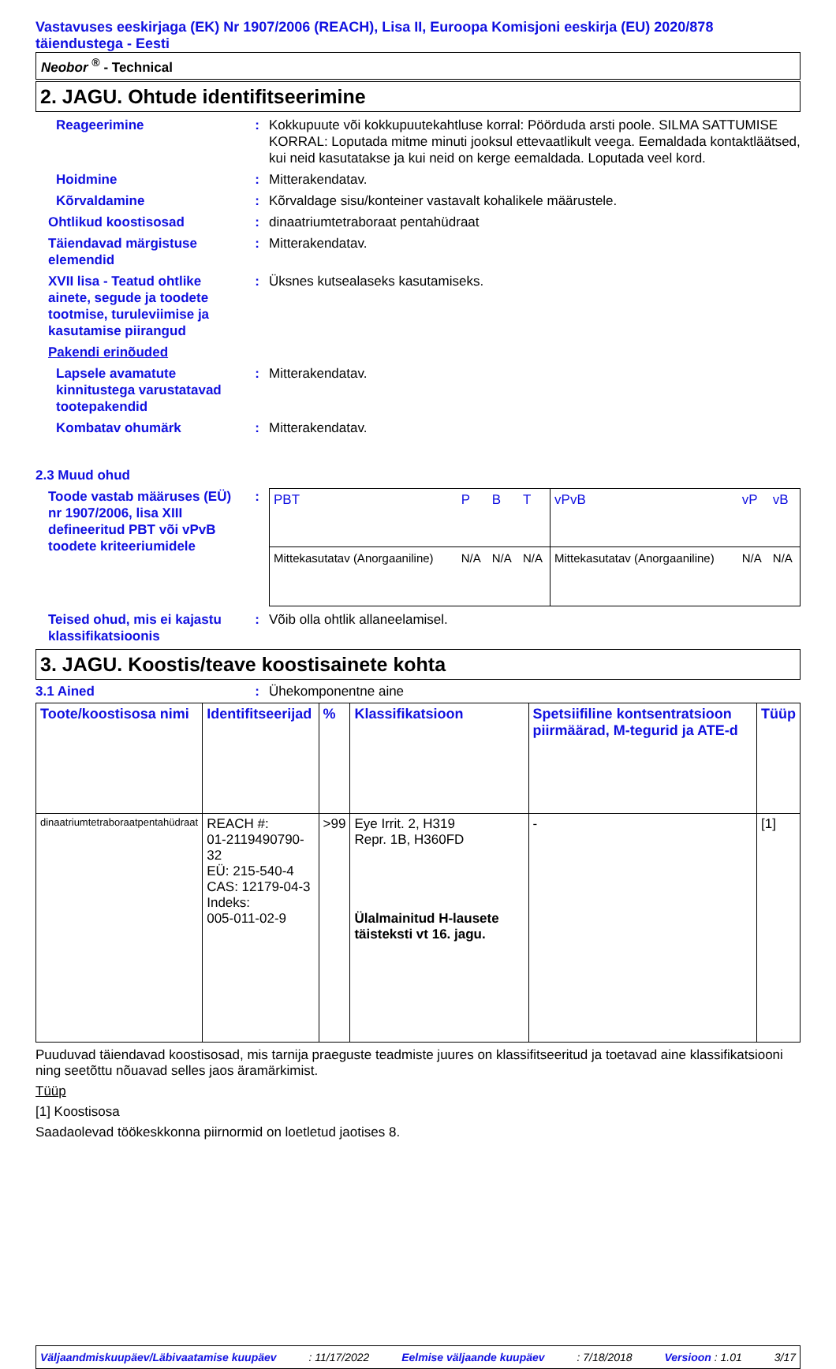Vastavuses eeskirjaga (EK) Nr 1907/2006 (REACH), Lisa II, Euroopa Komisjoni eeskirja (EU) 2020/878 täiendustega - Eesti
Neobor <sup>®</sup> - Technical
2. JAGU. Ohtude identifitseerimine
Reageerimine : Kokkupuute või kokkupuutekahtluse korral: Pöörduda arsti poole. SILMA SATTUMISE KORRAL: Loputada mitme minuti jooksul ettevaatlikult veega. Eemaldada kontaktläätsed, kui neid kasutatakse ja kui neid on kerge eemaldada. Loputada veel kord.
Hoidmine : Mitterakendatav.
Kõrvaldamine : Kõrvaldage sisu/konteiner vastavalt kohalikele määrustele.
Ohtlikud koostisosad : dinaatriumtetraboraat pentahüdraat
Täiendavad märgistuse elemendid
: Mitterakendatav.
XVII lisa - Teatud ohtlike ainete, segude ja toodete tootmise, turuleviimise ja kasutamise piirangud
: Üksnes kutsealaseks kasutamiseks.
Pakendi erinõuded
Lapsele avamatute kinnitustega varustatavad tootepakendid
: Mitterakendatav.
Kombatav ohumärk : Mitterakendatav.
2.3 Muud ohud
Toode vastab määruses (EÜ) nr 1907/2006, lisa XIII defineeritud PBT või vPvB toodete kriteeriumidele
:
| PBT | P | B | T | vPvB | vP | vB |
| Mittekasutatav (Anorgaaniline) | N/A | N/A | N/A | Mittekasutatav (Anorgaaniline) | N/A | N/A |
Teised ohud, mis ei kajastu klassifikatsioonis
: Võib olla ohtlik allaneelamisel.
3. JAGU. Koostis/teave koostisainete kohta
3.1 Ained : Ühekomponentne aine
| Toote/koostisosa nimi | Identifitseerijad | % | Klassifikatsioon | Spetsiifiline kontsentratsioon piirmäärad, M-tegurid ja ATE-d | Tüüp |
| --- | --- | --- | --- | --- | --- |
| dinaatriumtetraboraatpentahüdraat | REACH #: 01-2119490790-32 EÜ: 215-540-4 CAS: 12179-04-3 Indeks: 005-011-02-9 | >99 | Eye Irrit. 2, H319 Repr. 1B, H360FD Ülalmainitud H-lausete täisteksti vt 16. jagu. | - | [1] |
Puuduvad täiendavad koostisosad, mis tarnija praeguste teadmiste juures on klassifitseeritud ja toetavad aine klassifikatsiooni ning seetõttu nõuavad selles jaos äramärkimist.
Tüüp
[1] Koostisosa
Saadaolevad töökeskkonna piirnormid on loetletud jaotises 8.
Väljaandmiskuupäev/Läbivaatamise kuupäev: 11/17/2022 Eelmise väljaande kuupäev: 7/18/2018 Versioon : 1.01 3/17